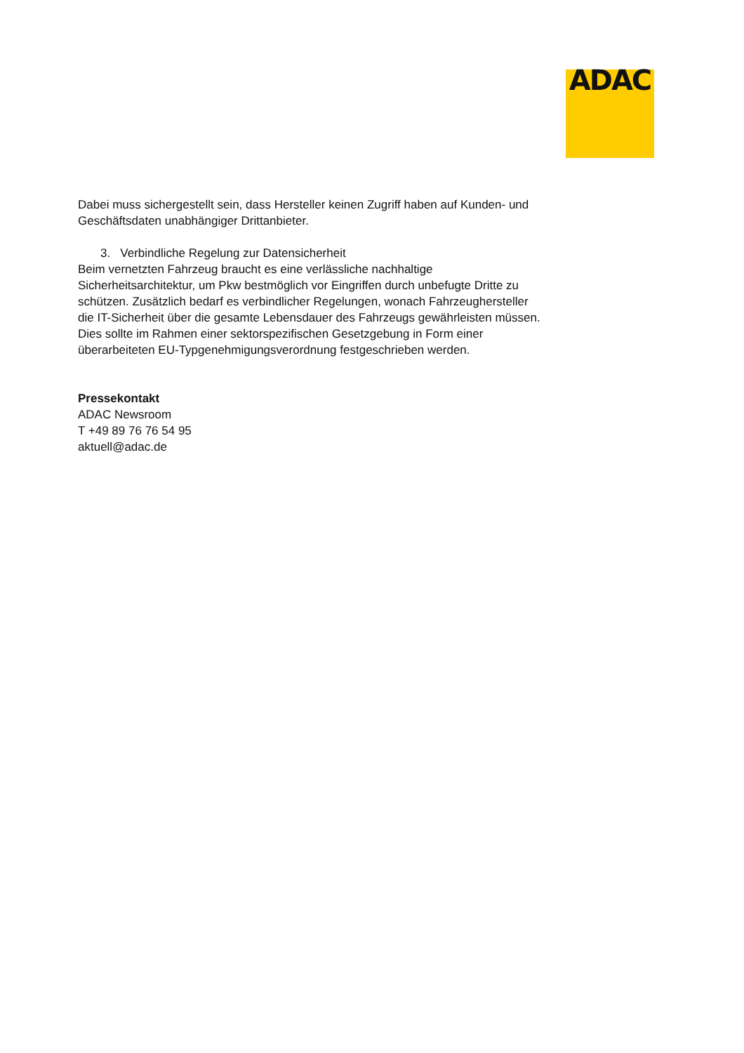ADAC
Dabei muss sichergestellt sein, dass Hersteller keinen Zugriff haben auf Kunden- und Geschäftsdaten unabhängiger Drittanbieter.
3. Verbindliche Regelung zur Datensicherheit
Beim vernetzten Fahrzeug braucht es eine verlässliche nachhaltige Sicherheitsarchitektur, um Pkw bestmöglich vor Eingriffen durch unbefugte Dritte zu schützen. Zusätzlich bedarf es verbindlicher Regelungen, wonach Fahrzeughersteller die IT-Sicherheit über die gesamte Lebensdauer des Fahrzeugs gewährleisten müssen. Dies sollte im Rahmen einer sektorspezifischen Gesetzgebung in Form einer überarbeiteten EU-Typgenehmigungsverordnung festgeschrieben werden.
Pressekontakt
ADAC Newsroom
T +49 89 76 76 54 95
aktuell@adac.de